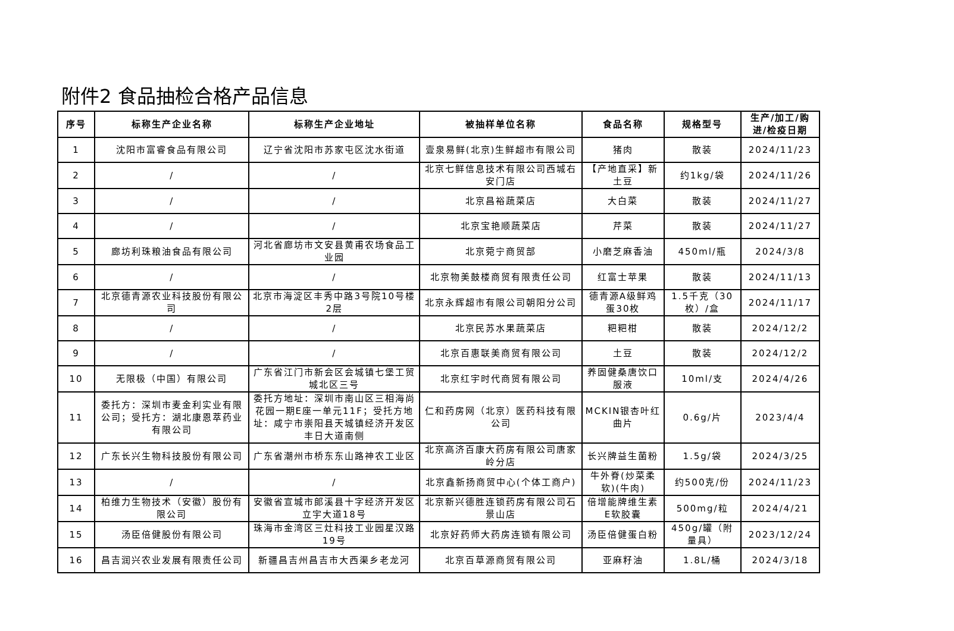附件2 食品抽检合格产品信息
| 序号 | 标称生产企业名称 | 标称生产企业地址 | 被抽样单位名称 | 食品名称 | 规格型号 | 生产/加工/购进/检疫日期 |
| --- | --- | --- | --- | --- | --- | --- |
| 1 | 沈阳市富睿食品有限公司 | 辽宁省沈阳市苏家屯区沈水街道 | 壹泉易鲜(北京)生鲜超市有限公司 | 猪肉 | 散装 | 2024/11/23 |
| 2 | / | / | 北京七鲜信息技术有限公司西城右安门店 | 【产地直采】新土豆 | 约1kg/袋 | 2024/11/26 |
| 3 | / | / | 北京昌裕蔬菜店 | 大白菜 | 散装 | 2024/11/27 |
| 4 | / | / | 北京宝艳顺蔬菜店 | 芹菜 | 散装 | 2024/11/27 |
| 5 | 廊坊利珠粮油食品有限公司 | 河北省廊坊市文安县黄甫农场食品工业园 | 北京菀宁商贸部 | 小磨芝麻香油 | 450ml/瓶 | 2024/3/8 |
| 6 | / | / | 北京物美鼓楼商贸有限责任公司 | 红富士苹果 | 散装 | 2024/11/13 |
| 7 | 北京德青源农业科技股份有限公司 | 北京市海淀区丰秀中路3号院10号楼2层 | 北京永辉超市有限公司朝阳分公司 | 德青源A级鲜鸡蛋30枚 | 1.5千克（30枚）/盒 | 2024/11/17 |
| 8 | / | / | 北京民苏水果蔬菜店 | 粑粑柑 | 散装 | 2024/12/2 |
| 9 | / | / | 北京百惠联美商贸有限公司 | 土豆 | 散装 | 2024/12/2 |
| 10 | 无限极（中国）有限公司 | 广东省江门市新会区会城镇七堡工贸城北区三号 | 北京红宇时代商贸有限公司 | 养固健桑唐饮口服液 | 10ml/支 | 2024/4/26 |
| 11 | 委托方：深圳市麦金利实业有限公司；受托方：湖北康恩萃药业有限公司 | 委托方地址：深圳市南山区三相海尚花园一期E座一单元11F；受托方地址：咸宁市崇阳县天城镇经济开发区丰日大道南侧 | 仁和药房网（北京）医药科技有限公司 | MCKIN银杏叶红曲片 | 0.6g/片 | 2023/4/4 |
| 12 | 广东长兴生物科技股份有限公司 | 广东省潮州市桥东东山路神农工业区 | 北京高济百康大药房有限公司唐家岭分店 | 长兴牌益生菌粉 | 1.5g/袋 | 2024/3/25 |
| 13 | / | / | 北京鑫新扬商贸中心(个体工商户) | 牛外脊(炒菜柔软)(牛肉) | 约500克/份 | 2024/11/23 |
| 14 | 柏维力生物技术（安徽）股份有限公司 | 安徽省宣城市郎溪县十字经济开发区立宇大道18号 | 北京新兴德胜连锁药房有限公司石景山店 | 倍增能牌维生素E软胶囊 | 500mg/粒 | 2024/4/21 |
| 15 | 汤臣倍健股份有限公司 | 珠海市金湾区三灶科技工业园星汉路19号 | 北京好药师大药房连锁有限公司 | 汤臣倍健蛋白粉 | 450g/罐（附量具） | 2023/12/24 |
| 16 | 昌吉润兴农业发展有限责任公司 | 新疆昌吉州昌吉市大西渠乡老龙河 | 北京百草源商贸有限公司 | 亚麻籽油 | 1.8L/桶 | 2024/3/18 |